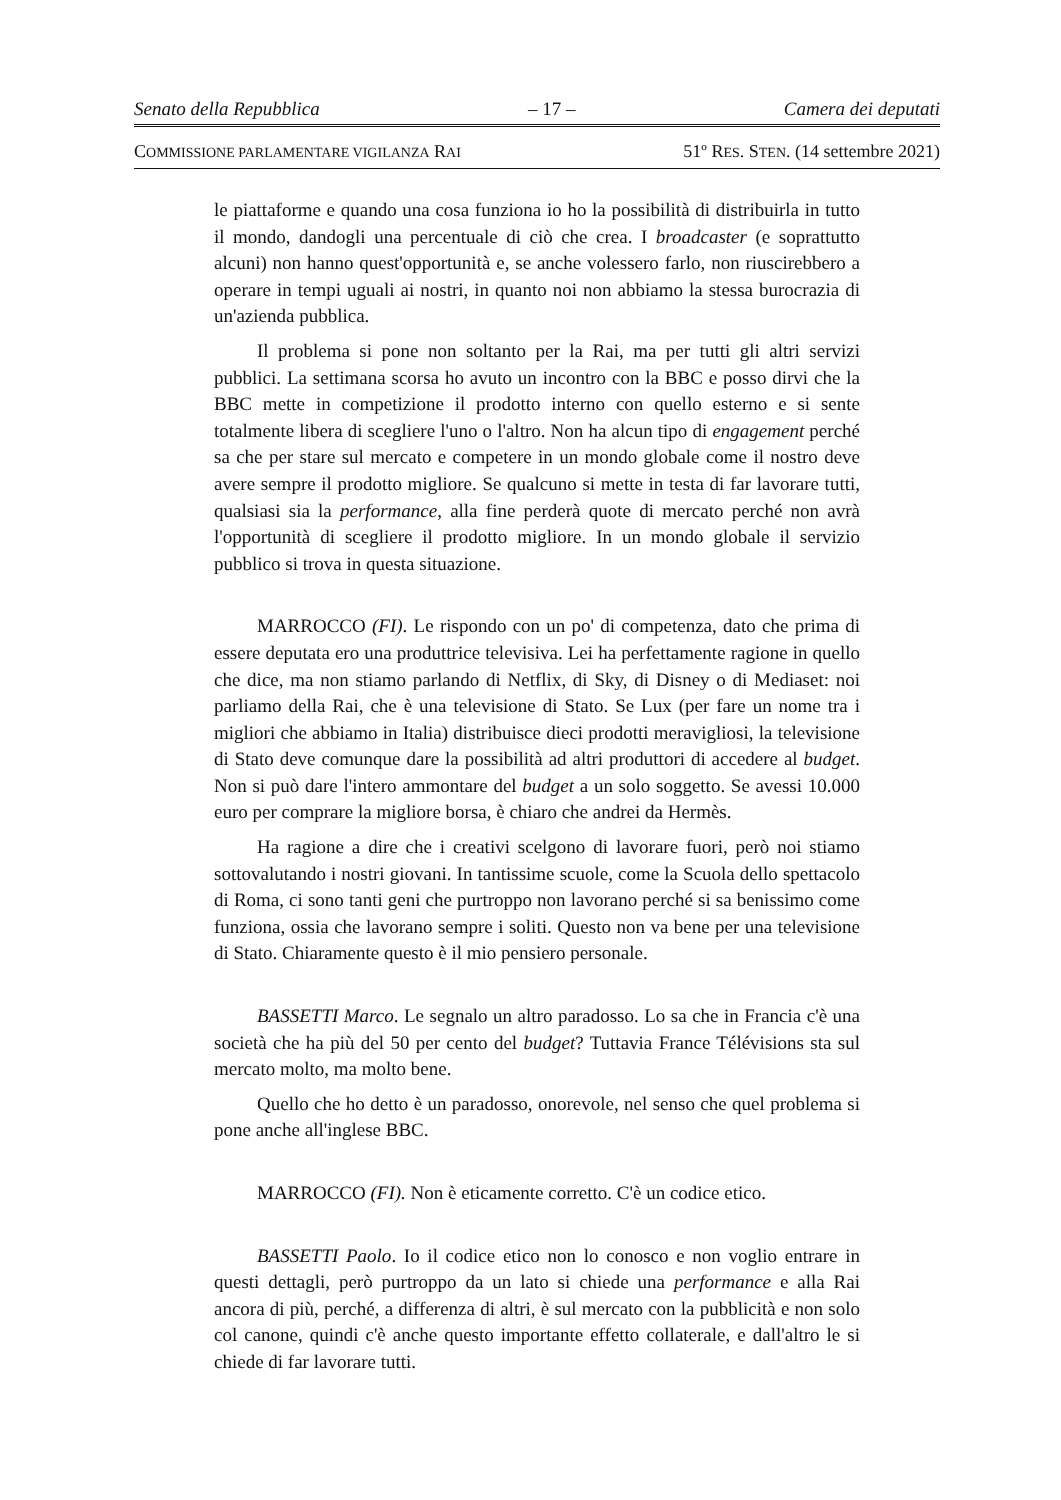Senato della Repubblica – 17 – Camera dei deputati
COMMISSIONE PARLAMENTARE VIGILANZA RAI 51º RES. STEN. (14 settembre 2021)
le piattaforme e quando una cosa funziona io ho la possibilità di distribuirla in tutto il mondo, dandogli una percentuale di ciò che crea. I broadcaster (e soprattutto alcuni) non hanno quest'opportunità e, se anche volessero farlo, non riuscirebbero a operare in tempi uguali ai nostri, in quanto noi non abbiamo la stessa burocrazia di un'azienda pubblica.
Il problema si pone non soltanto per la Rai, ma per tutti gli altri servizi pubblici. La settimana scorsa ho avuto un incontro con la BBC e posso dirvi che la BBC mette in competizione il prodotto interno con quello esterno e si sente totalmente libera di scegliere l'uno o l'altro. Non ha alcun tipo di engagement perché sa che per stare sul mercato e competere in un mondo globale come il nostro deve avere sempre il prodotto migliore. Se qualcuno si mette in testa di far lavorare tutti, qualsiasi sia la performance, alla fine perderà quote di mercato perché non avrà l'opportunità di scegliere il prodotto migliore. In un mondo globale il servizio pubblico si trova in questa situazione.
MARROCCO (FI). Le rispondo con un po' di competenza, dato che prima di essere deputata ero una produttrice televisiva. Lei ha perfettamente ragione in quello che dice, ma non stiamo parlando di Netflix, di Sky, di Disney o di Mediaset: noi parliamo della Rai, che è una televisione di Stato. Se Lux (per fare un nome tra i migliori che abbiamo in Italia) distribuisce dieci prodotti meravigliosi, la televisione di Stato deve comunque dare la possibilità ad altri produttori di accedere al budget. Non si può dare l'intero ammontare del budget a un solo soggetto. Se avessi 10.000 euro per comprare la migliore borsa, è chiaro che andrei da Hermès.
Ha ragione a dire che i creativi scelgono di lavorare fuori, però noi stiamo sottovalutando i nostri giovani. In tantissime scuole, come la Scuola dello spettacolo di Roma, ci sono tanti geni che purtroppo non lavorano perché si sa benissimo come funziona, ossia che lavorano sempre i soliti. Questo non va bene per una televisione di Stato. Chiaramente questo è il mio pensiero personale.
BASSETTI Marco. Le segnalo un altro paradosso. Lo sa che in Francia c'è una società che ha più del 50 per cento del budget? Tuttavia France Télévisions sta sul mercato molto, ma molto bene.
Quello che ho detto è un paradosso, onorevole, nel senso che quel problema si pone anche all'inglese BBC.
MARROCCO (FI). Non è eticamente corretto. C'è un codice etico.
BASSETTI Paolo. Io il codice etico non lo conosco e non voglio entrare in questi dettagli, però purtroppo da un lato si chiede una performance e alla Rai ancora di più, perché, a differenza di altri, è sul mercato con la pubblicità e non solo col canone, quindi c'è anche questo importante effetto collaterale, e dall'altro le si chiede di far lavorare tutti.